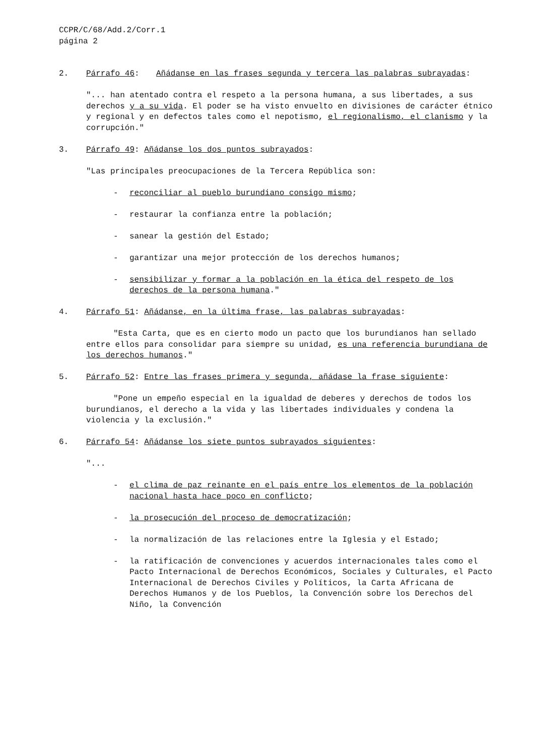CCPR/C/68/Add.2/Corr.1
página 2
2. Párrafo 46: Añádanse en las frases segunda y tercera las palabras subrayadas:
"... han atentado contra el respeto a la persona humana, a sus libertades, a sus derechos y a su vida. El poder se ha visto envuelto en divisiones de carácter étnico y regional y en defectos tales como el nepotismo, el regionalismo, el clanismo y la corrupción."
3. Párrafo 49: Añádanse los dos puntos subrayados:
"Las principales preocupaciones de la Tercera República son:
- reconciliar al pueblo burundiano consigo mismo;
- restaurar la confianza entre la población;
- sanear la gestión del Estado;
- garantizar una mejor protección de los derechos humanos;
- sensibilizar y formar a la población en la ética del respeto de los derechos de la persona humana."
4. Párrafo 51: Añádanse, en la última frase, las palabras subrayadas:
"Esta Carta, que es en cierto modo un pacto que los burundianos han sellado entre ellos para consolidar para siempre su unidad, es una referencia burundiana de los derechos humanos."
5. Párrafo 52: Entre las frases primera y segunda, añádase la frase siguiente:
"Pone un empeño especial en la igualdad de deberes y derechos de todos los burundianos, el derecho a la vida y las libertades individuales y condena la violencia y la exclusión."
6. Párrafo 54: Añádanse los siete puntos subrayados siguientes:
"...
- el clima de paz reinante en el país entre los elementos de la población nacional hasta hace poco en conflicto;
- la prosecución del proceso de democratización;
- la normalización de las relaciones entre la Iglesia y el Estado;
- la ratificación de convenciones y acuerdos internacionales tales como el Pacto Internacional de Derechos Económicos, Sociales y Culturales, el Pacto Internacional de Derechos Civiles y Políticos, la Carta Africana de Derechos Humanos y de los Pueblos, la Convención sobre los Derechos del Niño, la Convención